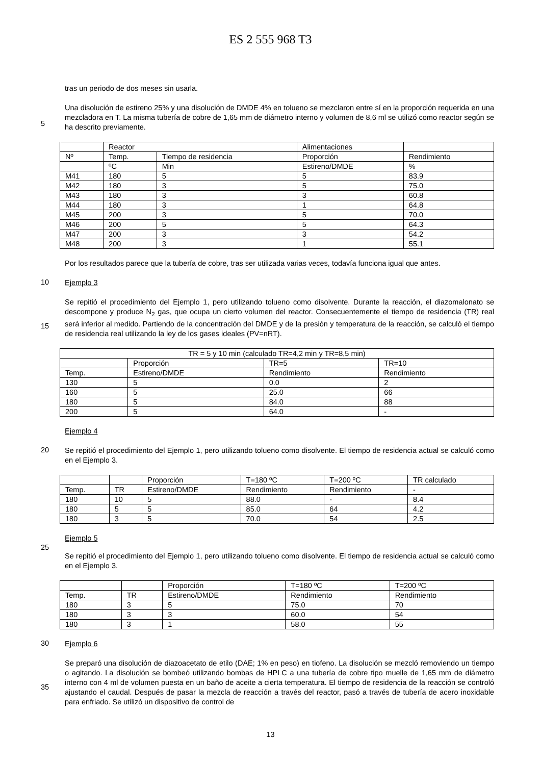ES 2 555 968 T3
tras un periodo de dos meses sin usarla.
5
Una disolución de estireno 25% y una disolución de DMDE 4% en tolueno se mezclaron entre sí en la proporción requerida en una mezcladora en T. La misma tubería de cobre de 1,65 mm de diámetro interno y volumen de 8,6 ml se utilizó como reactor según se ha descrito previamente.
| | Reactor | | Alimentaciones | |
| Nº | Temp. | Tiempo de residencia | Proporción | Rendimiento |
| | ºC | Min | Estireno/DMDE | % |
| M41 | 180 | 5 | 5 | 83.9 |
| M42 | 180 | 3 | 5 | 75.0 |
| M43 | 180 | 3 | 3 | 60.8 |
| M44 | 180 | 3 | 1 | 64.8 |
| M45 | 200 | 3 | 5 | 70.0 |
| M46 | 200 | 5 | 5 | 64.3 |
| M47 | 200 | 3 | 3 | 54.2 |
| M48 | 200 | 3 | 1 | 55.1 |
Por los resultados parece que la tubería de cobre, tras ser utilizada varias veces, todavía funciona igual que antes.
10
Ejemplo 3
15
Se repitió el procedimiento del Ejemplo 1, pero utilizando tolueno como disolvente. Durante la reacción, el diazomalonato se descompone y produce N<sub>2</sub> gas, que ocupa un cierto volumen del reactor. Consecuentemente el tiempo de residencia (TR) real será inferior al medido. Partiendo de la concentración del DMDE y de la presión y temperatura de la reacción, se calculó el tiempo de residencia real utilizando la ley de los gases ideales (PV=nRT).
| TR = 5 y 10 min (calculado TR=4,2 min y TR=8,5 min) | | | |
| | Proporción | TR=5 | TR=10 |
| Temp. | Estireno/DMDE | Rendimiento | Rendimiento |
| 130 | 5 | 0.0 | 2 |
| 160 | 5 | 25.0 | 66 |
| 180 | 5 | 84.0 | 88 |
| 200 | 5 | 64.0 | - |
Ejemplo 4
20
Se repitió el procedimiento del Ejemplo 1, pero utilizando tolueno como disolvente. El tiempo de residencia actual se calculó como en el Ejemplo 3.
| | | Proporción | T=180 ºC | T=200 ºC | TR calculado |
| Temp. | TR | Estireno/DMDE | Rendimiento | Rendimiento | - |
| 180 | 10 | 5 | 88.0 | - | 8.4 |
| 180 | 5 | 5 | 85.0 | 64 | 4.2 |
| 180 | 3 | 5 | 70.0 | 54 | 2.5 |
Ejemplo 5
25
Se repitió el procedimiento del Ejemplo 1, pero utilizando tolueno como disolvente. El tiempo de residencia actual se calculó como en el Ejemplo 3.
| | | Proporción | T=180 ºC | T=200 ºC |
| Temp. | TR | Estireno/DMDE | Rendimiento | Rendimiento |
| 180 | 3 | 5 | 75.0 | 70 |
| 180 | 3 | 3 | 60.0 | 54 |
| 180 | 3 | 1 | 58.0 | 55 |
30
Ejemplo 6
35
Se preparó una disolución de diazoacetato de etilo (DAE; 1% en peso) en tiofeno. La disolución se mezcló removiendo un tiempo o agitando. La disolución se bombeó utilizando bombas de HPLC a una tubería de cobre tipo muelle de 1,65 mm de diámetro interno con 4 ml de volumen puesta en un baño de aceite a cierta temperatura. El tiempo de residencia de la reacción se controló ajustando el caudal. Después de pasar la mezcla de reacción a través del reactor, pasó a través de tubería de acero inoxidable para enfriado. Se utilizó un dispositivo de control de
13